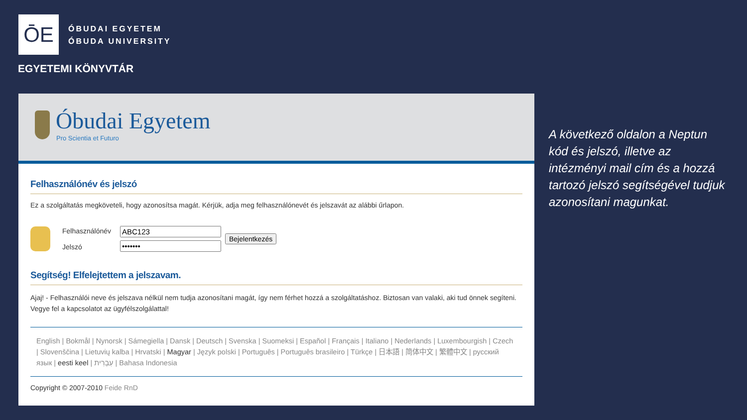ŌE
ÓBUDAI EGYETEM
ÓBUDA UNIVERSITY
EGYETEMI KÖNYVTÁR
Óbudai Egyetem
Pro Scientia et Futuro
Felhasználónév és jelszó
Ez a szolgáltatás megköveteli, hogy azonosítsa magát. Kérjük, adja meg felhasználónevét és jelszavát az alábbi űrlapon.
Felhasználónév
Jelszó
Bejelentkezés
Segítség! Elfelejtettem a jelszavam.
Ajaj! - Felhasználói neve és jelszava nélkül nem tudja azonosítani magát, így nem férhet hozzá a szolgáltatáshoz. Biztosan van valaki, aki tud önnek segíteni. Vegye fel a kapcsolatot az ügyfélszolgálattal!
English | Bokmål | Nynorsk | Sámegiella | Dansk | Deutsch | Svenska | Suomeksi | Español | Français | Italiano | Nederlands | Luxembourgish | Czech | Slovenščina | Lietuvių kalba | Hrvatski | Magyar | Język polski | Português | Português brasileiro | Türkçe | 日本語 | 简体中文 | 繁體中文 | русский язык | eesti keel | עִבְרִית | Bahasa Indonesia
Copyright © 2007-2010 Feide RnD
A következő oldalon a Neptun kód és jelszó, illetve az intézményi mail cím és a hozzá tartozó jelszó segítségével tudjuk azonosítani magunkat.